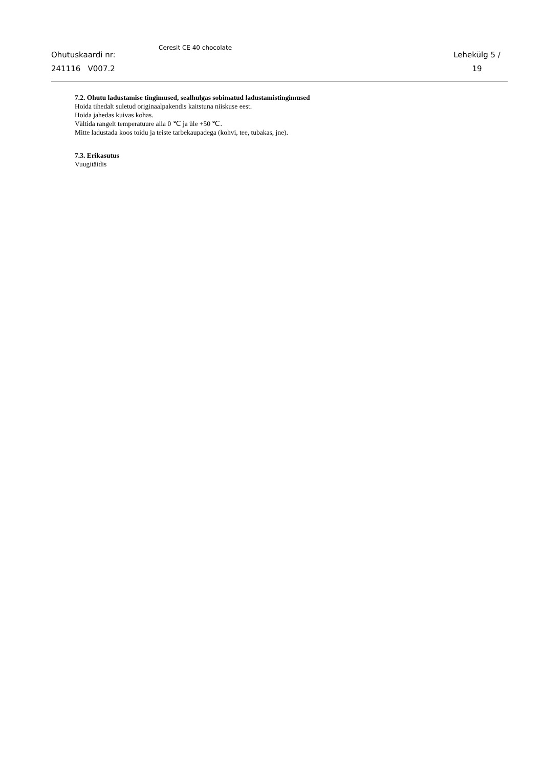Ohutuskaardi nr:
241116 V007.2
Ceresit CE 40 chocolate
Lehekülg 5 /
19
7.2. Ohutu ladustamise tingimused, sealhulgas sobimatud ladustamistingimused
Hoida tihedalt suletud originaalpakendis kaitstuna niiskuse eest.
Hoida jahedas kuivas kohas.
Vältida rangelt temperatuure alla 0 ℃ ja üle +50 ℃.
Mitte ladustada koos toidu ja teiste tarbekaupadega (kohvi, tee, tubakas, jne).
7.3. Erikasutus
Vuugitäidis